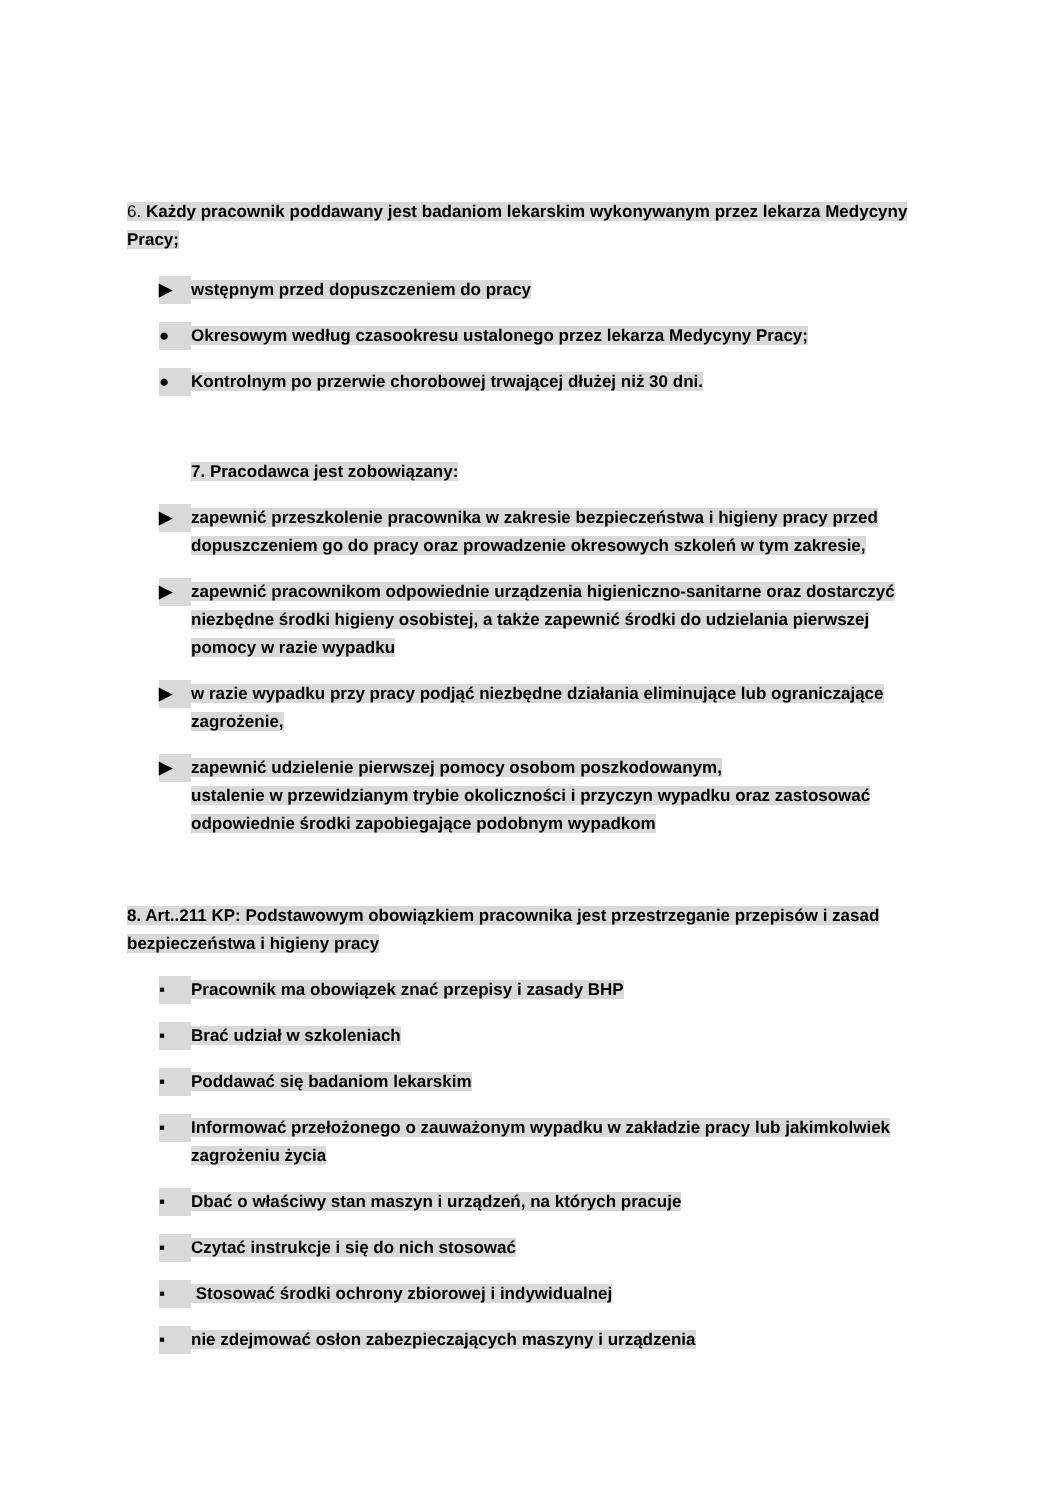6. Każdy pracownik poddawany jest badaniom lekarskim wykonywanym przez lekarza Medycyny Pracy;
▶
wstępnym przed dopuszczeniem do pracy
●
Okresowym według czasookresu ustalonego przez lekarza Medycyny Pracy;
●
Kontrolnym po przerwie chorobowej trwającej dłużej niż 30 dni.
7. Pracodawca jest zobowiązany:
▶
zapewnić przeszkolenie pracownika w zakresie bezpieczeństwa i higieny pracy przed dopuszczeniem go do pracy oraz prowadzenie okresowych szkoleń w tym zakresie,
▶
zapewnić pracownikom odpowiednie urządzenia higieniczno-sanitarne oraz dostarczyć niezbędne środki higieny osobistej, a także zapewnić środki do udzielania pierwszej pomocy w razie wypadku
▶
w razie wypadku przy pracy podjąć niezbędne działania eliminujące lub ograniczające zagrożenie,
▶
zapewnić udzielenie pierwszej pomocy osobom poszkodowanym,
ustalenie w przewidzianym trybie okoliczności i przyczyn wypadku oraz zastosować odpowiednie środki zapobiegające podobnym wypadkom
8. Art..211 KP: Podstawowym obowiązkiem pracownika jest przestrzeganie przepisów i zasad bezpieczeństwa i higieny pracy
▪
Pracownik ma obowiązek znać przepisy i zasady BHP
▪
Brać udział w szkoleniach
▪
Poddawać się badaniom lekarskim
▪
Informować przełożonego o zauważonym wypadku w zakładzie pracy lub jakimkolwiek zagrożeniu życia
▪
Dbać o właściwy stan maszyn i urządzeń, na których pracuje
▪
Czytać instrukcje i się do nich stosować
▪
Stosować środki ochrony zbiorowej i indywidualnej
▪
nie zdejmować osłon zabezpieczających maszyny i urządzenia